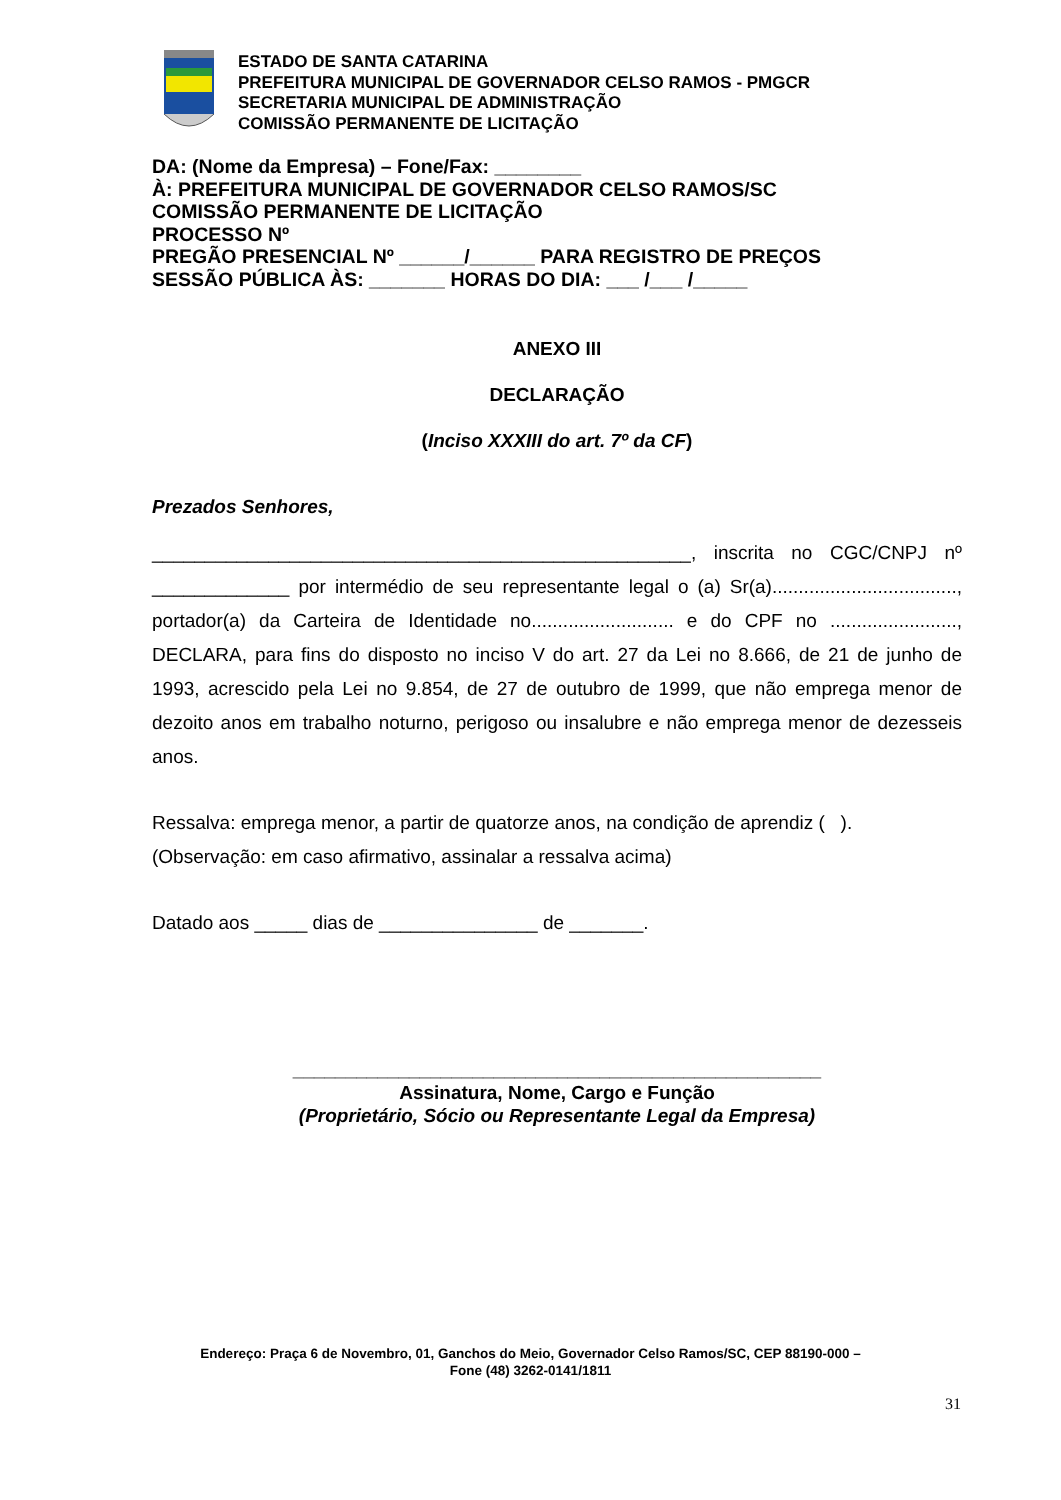ESTADO DE SANTA CATARINA
PREFEITURA MUNICIPAL DE GOVERNADOR CELSO RAMOS - PMGCR
SECRETARIA MUNICIPAL DE ADMINISTRAÇÃO
COMISSÃO PERMANENTE DE LICITAÇÃO
DA: (Nome da Empresa) – Fone/Fax: ________
À: PREFEITURA MUNICIPAL DE GOVERNADOR CELSO RAMOS/SC
COMISSÃO PERMANENTE DE LICITAÇÃO
PROCESSO Nº
PREGÃO PRESENCIAL Nº ______/______ PARA REGISTRO DE PREÇOS
SESSÃO PÚBLICA ÀS: _______ HORAS DO DIA: ___ /___ /_____
ANEXO III
DECLARAÇÃO
(Inciso XXXIII do art. 7º da CF)
Prezados Senhores,
___________________________________________________, inscrita no CGC/CNPJ nº _____________ por intermédio de seu representante legal o (a) Sr(a)..................................., portador(a) da Carteira de Identidade no........................... e do CPF no ........................, DECLARA, para fins do disposto no inciso V do art. 27 da Lei no 8.666, de 21 de junho de 1993, acrescido pela Lei no 9.854, de 27 de outubro de 1999, que não emprega menor de dezoito anos em trabalho noturno, perigoso ou insalubre e não emprega menor de dezesseis anos.
Ressalva: emprega menor, a partir de quatorze anos, na condição de aprendiz ( ).
(Observação: em caso afirmativo, assinalar a ressalva acima)
Datado aos _____ dias de _______________ de _______.
__________________________________________________
Assinatura, Nome, Cargo e Função
(Proprietário, Sócio ou Representante Legal da Empresa)
Endereço: Praça 6 de Novembro, 01, Ganchos do Meio, Governador Celso Ramos/SC, CEP 88190-000 –
Fone (48) 3262-0141/1811
31